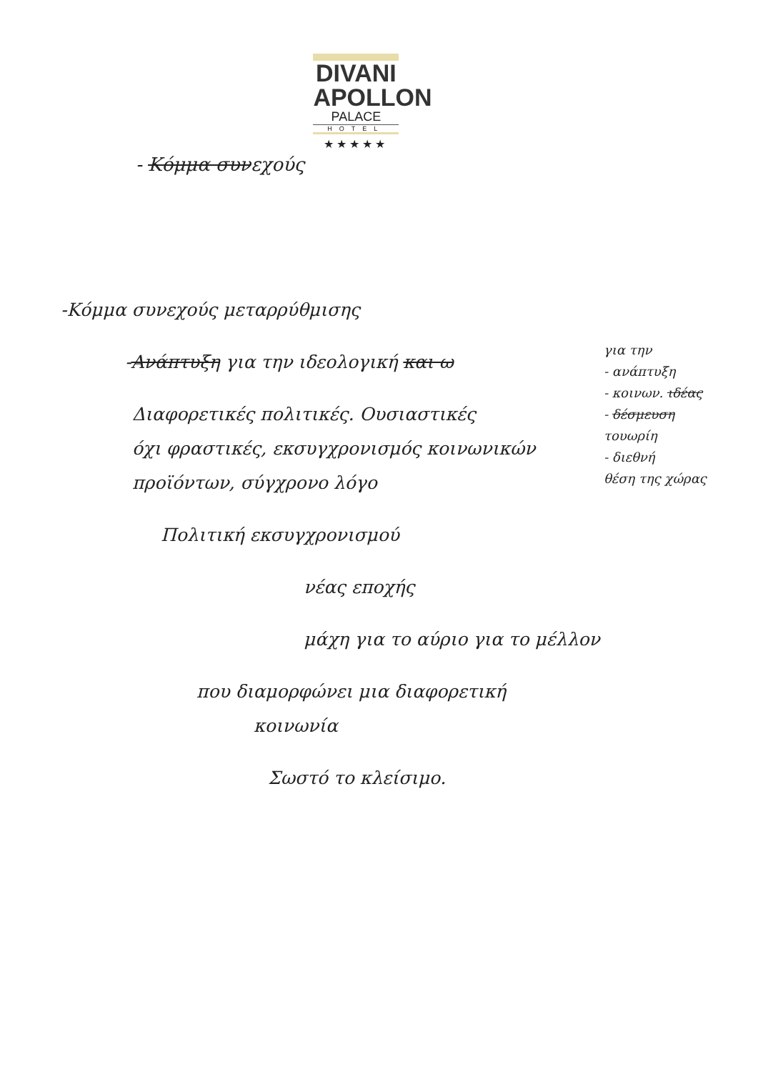- Κόμμα συνεχούς
DIVANI
APOLLON
PALACE
HOTEL
★★★★★
-Κόμμα συνεχούς μεταρρύθμισης
-Ανάπτυξη για την ιδεολογική και ω
Διαφορετικές πολιτικές. Ουσιαστικές
όχι φραστικές, εκσυγχρονισμός κοινωνικών
προϊόντων, σύγχρονο λόγο
Πολιτική εκσυγχρονισμού
νέας εποχής
μάχη για το αύριο για το μέλλον
που διαμορφώνει μια διαφορετική
κοινωνία
Σωστό το κλείσιμο.
για την
- ανάπτυξη
- κοινων. ιδέας
- δέσμευση
τουωρίη
- διεθνή
θέση της χώρας